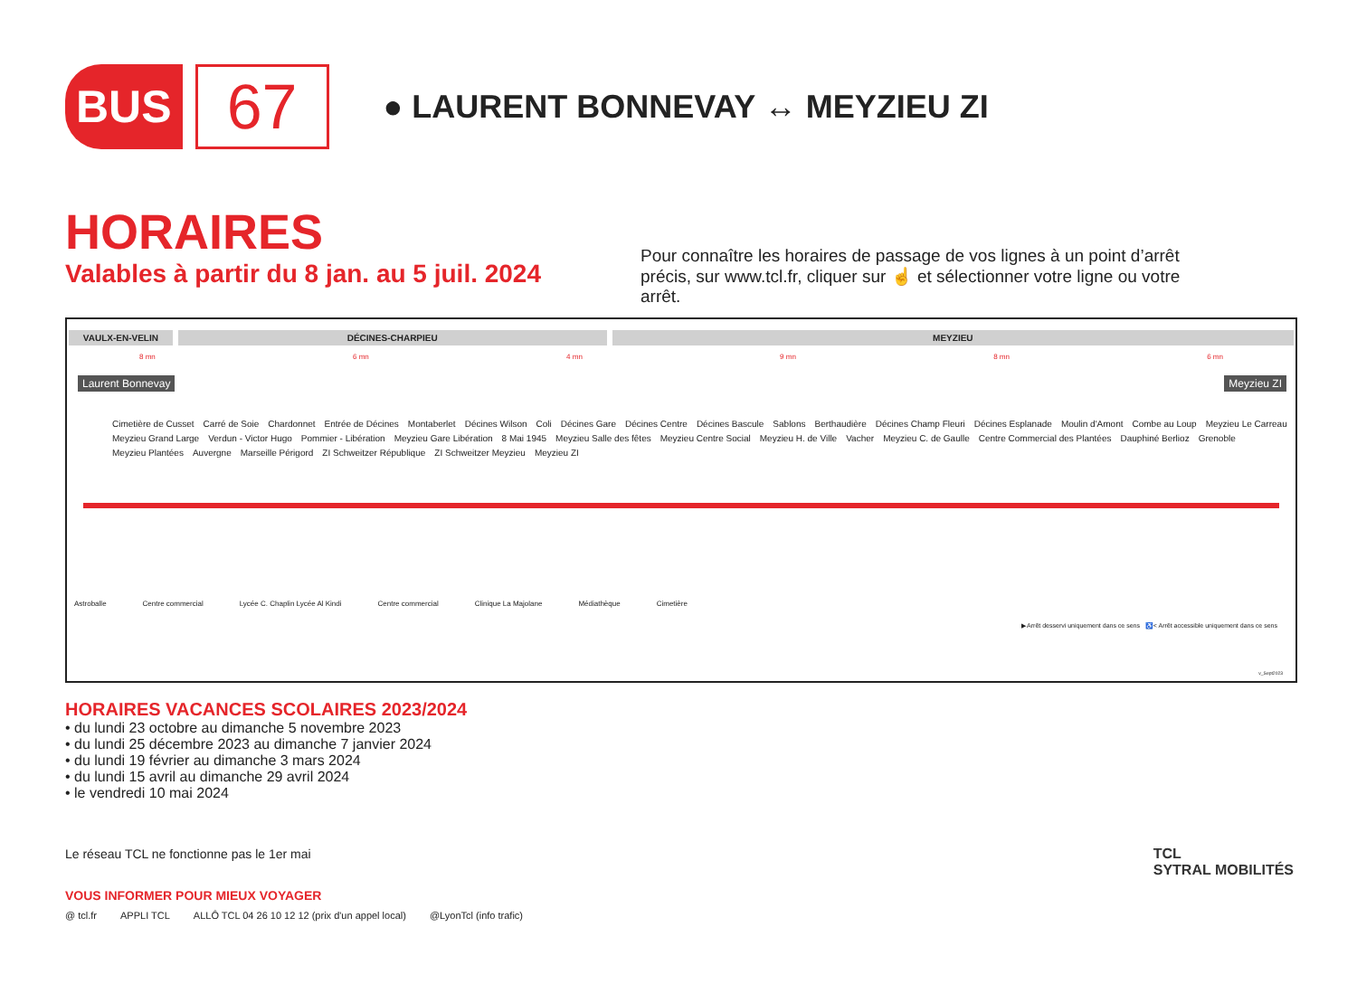BUS
67
● LAURENT BONNEVAY ↔ MEYZIEU ZI
HORAIRES
Valables à partir du 8 jan. au 5 juil. 2024
Pour connaître les horaires de passage de vos lignes à un point d’arrêt précis, sur www.tcl.fr, cliquer sur ☝ et sélectionner votre ligne ou votre arrêt.
VAULX-EN-VELIN DÉCINES-CHARPIEU MEYZIEU
8 mn 6 mn 4 mn 9 mn 8 mn 6 mn
Laurent Bonnevay Meyzieu ZI
Cimetière de Cusset Carré de Soie Chardonnet Entrée de Décines Montaberlet Décines Wilson Coli Décines Gare Décines Centre Décines Bascule Sablons Berthaudière Décines Champ Fleuri Décines Esplanade Moulin d'Amont Combe au Loup Meyzieu Le Carreau Meyzieu Grand Large Verdun - Victor Hugo Pommier - Libération Meyzieu Gare Libération 8 Mai 1945 Meyzieu Salle des fêtes Meyzieu Centre Social Meyzieu H. de Ville Vacher Meyzieu C. de Gaulle Centre Commercial des Plantées Dauphiné Berlioz Grenoble Meyzieu Plantées Auvergne Marseille Périgord ZI Schweitzer République ZI Schweitzer Meyzieu Meyzieu ZI
Astroballe Centre commercial Lycée C. Chaplin Lycée Al Kindi Centre commercial Clinique La Majolane Médiathèque Cimetière
▶ Arrêt desservi uniquement dans ce sens ♿< Arrêt accessible uniquement dans ce sens
v_Sept2023
HORAIRES VACANCES SCOLAIRES 2023/2024
• du lundi 23 octobre au dimanche 5 novembre 2023
• du lundi 25 décembre 2023 au dimanche 7 janvier 2024
• du lundi 19 février au dimanche 3 mars 2024
• du lundi 15 avril au dimanche 29 avril 2024
• le vendredi 10 mai 2024
Le réseau TCL ne fonctionne pas le 1er mai
VOUS INFORMER POUR MIEUX VOYAGER
@ tcl.fr APPLI TCL ALLÔ TCL 04 26 10 12 12 (prix d'un appel local) @LyonTcl (info trafic)
TCL
SYTRAL MOBILITÉS